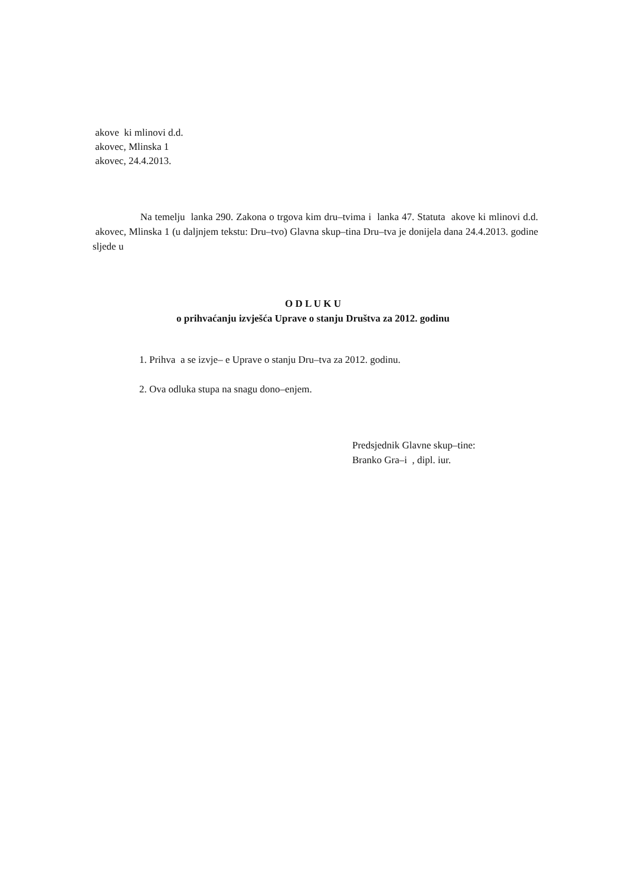akove ki mlinovi d.d.
akovec, Mlinska 1
akovec, 24.4.2013.
Na temelju lanka 290. Zakona o trgova kim dru–tvima i lanka 47. Statuta akove ki mlinovi d.d. akovec, Mlinska 1 (u daljnjem tekstu: Dru–tvo) Glavna skup–tina Dru–tva je donijela dana 24.4.2013. godine sljede u
O D L U K U
o prihvaćanju izvješća Uprave o stanju Društva za 2012. godinu
1. Prihva a se izvje– e Uprave o stanju Dru–tva za 2012. godinu.
2. Ova odluka stupa na snagu dono–enjem.
Predsjednik Glavne skup–tine:
Branko Gra–i , dipl. iur.